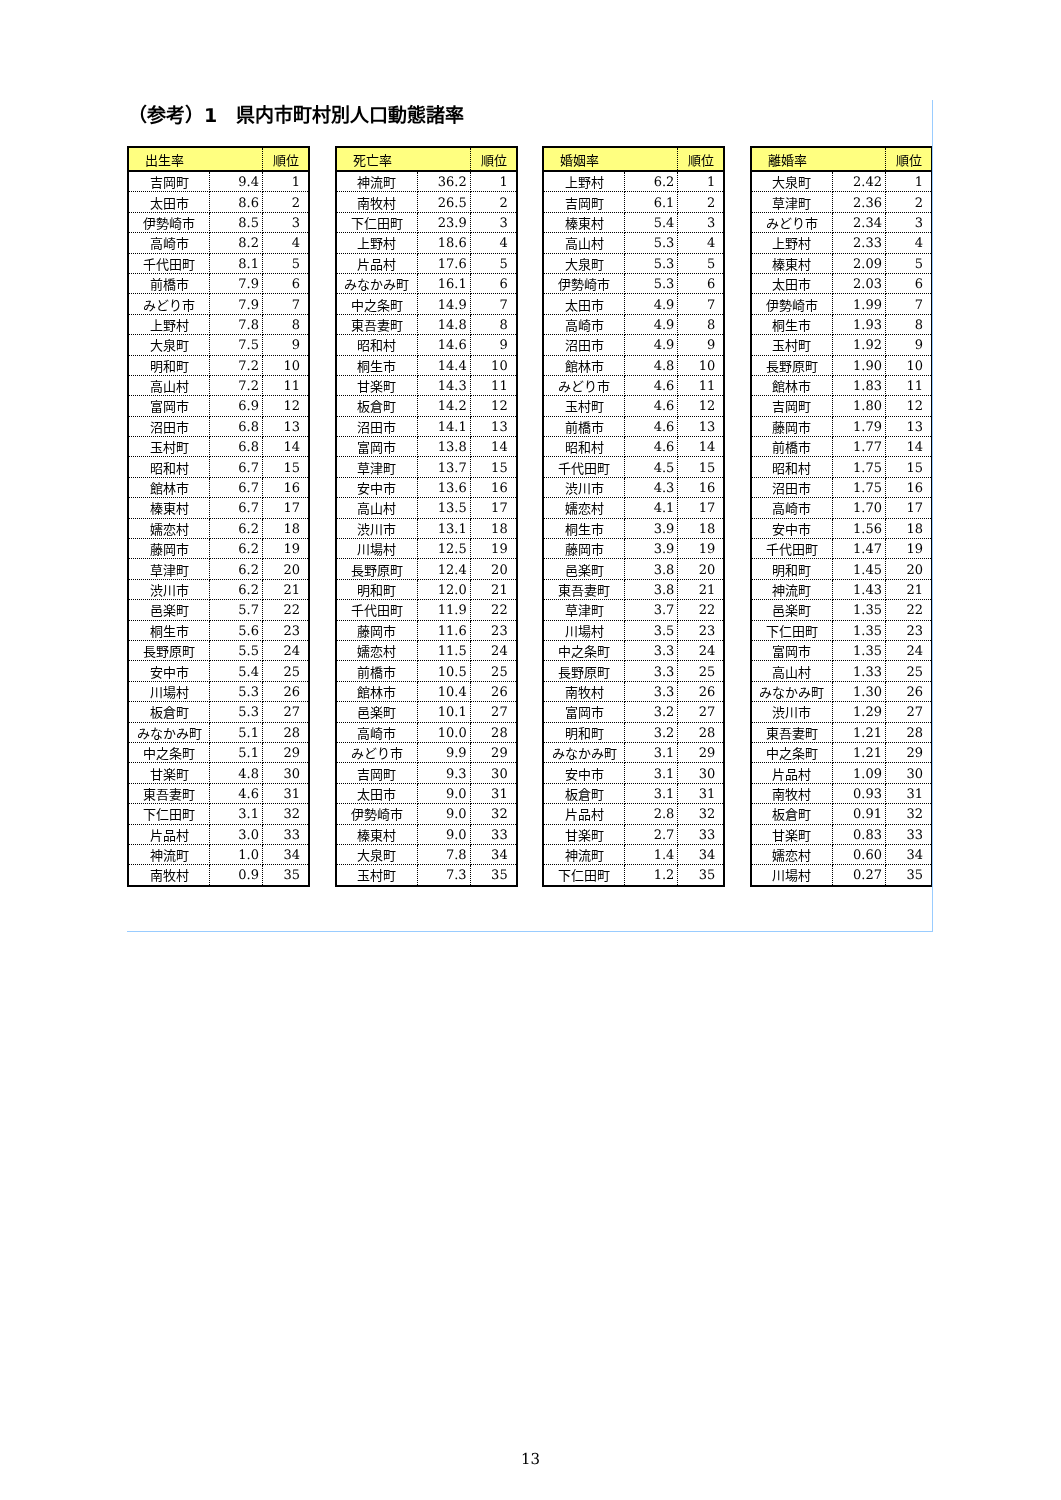（参考）1　県内市町村別人口動態諸率
| 出生率 | | 順位 |
| --- | --- | --- |
| 吉岡町 | 9.4 | 1 |
| 太田市 | 8.6 | 2 |
| 伊勢崎市 | 8.5 | 3 |
| 高崎市 | 8.2 | 4 |
| 千代田町 | 8.1 | 5 |
| 前橋市 | 7.9 | 6 |
| みどり市 | 7.9 | 7 |
| 上野村 | 7.8 | 8 |
| 大泉町 | 7.5 | 9 |
| 明和町 | 7.2 | 10 |
| 高山村 | 7.2 | 11 |
| 富岡市 | 6.9 | 12 |
| 沼田市 | 6.8 | 13 |
| 玉村町 | 6.8 | 14 |
| 昭和村 | 6.7 | 15 |
| 館林市 | 6.7 | 16 |
| 榛東村 | 6.7 | 17 |
| 嬬恋村 | 6.2 | 18 |
| 藤岡市 | 6.2 | 19 |
| 草津町 | 6.2 | 20 |
| 渋川市 | 6.2 | 21 |
| 邑楽町 | 5.7 | 22 |
| 桐生市 | 5.6 | 23 |
| 長野原町 | 5.5 | 24 |
| 安中市 | 5.4 | 25 |
| 川場村 | 5.3 | 26 |
| 板倉町 | 5.3 | 27 |
| みなかみ町 | 5.1 | 28 |
| 中之条町 | 5.1 | 29 |
| 甘楽町 | 4.8 | 30 |
| 東吾妻町 | 4.6 | 31 |
| 下仁田町 | 3.1 | 32 |
| 片品村 | 3.0 | 33 |
| 神流町 | 1.0 | 34 |
| 南牧村 | 0.9 | 35 |
| 死亡率 | | 順位 |
| --- | --- | --- |
| 神流町 | 36.2 | 1 |
| 南牧村 | 26.5 | 2 |
| 下仁田町 | 23.9 | 3 |
| 上野村 | 18.6 | 4 |
| 片品村 | 17.6 | 5 |
| みなかみ町 | 16.1 | 6 |
| 中之条町 | 14.9 | 7 |
| 東吾妻町 | 14.8 | 8 |
| 昭和村 | 14.6 | 9 |
| 桐生市 | 14.4 | 10 |
| 甘楽町 | 14.3 | 11 |
| 板倉町 | 14.2 | 12 |
| 沼田市 | 14.1 | 13 |
| 富岡市 | 13.8 | 14 |
| 草津町 | 13.7 | 15 |
| 安中市 | 13.6 | 16 |
| 高山村 | 13.5 | 17 |
| 渋川市 | 13.1 | 18 |
| 川場村 | 12.5 | 19 |
| 長野原町 | 12.4 | 20 |
| 明和町 | 12.0 | 21 |
| 千代田町 | 11.9 | 22 |
| 藤岡市 | 11.6 | 23 |
| 嬬恋村 | 11.5 | 24 |
| 前橋市 | 10.5 | 25 |
| 館林市 | 10.4 | 26 |
| 邑楽町 | 10.1 | 27 |
| 高崎市 | 10.0 | 28 |
| みどり市 | 9.9 | 29 |
| 吉岡町 | 9.3 | 30 |
| 太田市 | 9.0 | 31 |
| 伊勢崎市 | 9.0 | 32 |
| 榛東村 | 9.0 | 33 |
| 大泉町 | 7.8 | 34 |
| 玉村町 | 7.3 | 35 |
| 婚姻率 | | 順位 |
| --- | --- | --- |
| 上野村 | 6.2 | 1 |
| 吉岡町 | 6.1 | 2 |
| 榛東村 | 5.4 | 3 |
| 高山村 | 5.3 | 4 |
| 大泉町 | 5.3 | 5 |
| 伊勢崎市 | 5.3 | 6 |
| 太田市 | 4.9 | 7 |
| 高崎市 | 4.9 | 8 |
| 沼田市 | 4.9 | 9 |
| 館林市 | 4.8 | 10 |
| みどり市 | 4.6 | 11 |
| 玉村町 | 4.6 | 12 |
| 前橋市 | 4.6 | 13 |
| 昭和村 | 4.6 | 14 |
| 千代田町 | 4.5 | 15 |
| 渋川市 | 4.3 | 16 |
| 嬬恋村 | 4.1 | 17 |
| 桐生市 | 3.9 | 18 |
| 藤岡市 | 3.9 | 19 |
| 邑楽町 | 3.8 | 20 |
| 東吾妻町 | 3.8 | 21 |
| 草津町 | 3.7 | 22 |
| 川場村 | 3.5 | 23 |
| 中之条町 | 3.3 | 24 |
| 長野原町 | 3.3 | 25 |
| 南牧村 | 3.3 | 26 |
| 富岡市 | 3.2 | 27 |
| 明和町 | 3.2 | 28 |
| みなかみ町 | 3.1 | 29 |
| 安中市 | 3.1 | 30 |
| 板倉町 | 3.1 | 31 |
| 片品村 | 2.8 | 32 |
| 甘楽町 | 2.7 | 33 |
| 神流町 | 1.4 | 34 |
| 下仁田町 | 1.2 | 35 |
| 離婚率 | | 順位 |
| --- | --- | --- |
| 大泉町 | 2.42 | 1 |
| 草津町 | 2.36 | 2 |
| みどり市 | 2.34 | 3 |
| 上野村 | 2.33 | 4 |
| 榛東村 | 2.09 | 5 |
| 太田市 | 2.03 | 6 |
| 伊勢崎市 | 1.99 | 7 |
| 桐生市 | 1.93 | 8 |
| 玉村町 | 1.92 | 9 |
| 長野原町 | 1.90 | 10 |
| 館林市 | 1.83 | 11 |
| 吉岡町 | 1.80 | 12 |
| 藤岡市 | 1.79 | 13 |
| 前橋市 | 1.77 | 14 |
| 昭和村 | 1.75 | 15 |
| 沼田市 | 1.75 | 16 |
| 高崎市 | 1.70 | 17 |
| 安中市 | 1.56 | 18 |
| 千代田町 | 1.47 | 19 |
| 明和町 | 1.45 | 20 |
| 神流町 | 1.43 | 21 |
| 邑楽町 | 1.35 | 22 |
| 下仁田町 | 1.35 | 23 |
| 富岡市 | 1.35 | 24 |
| 高山村 | 1.33 | 25 |
| みなかみ町 | 1.30 | 26 |
| 渋川市 | 1.29 | 27 |
| 東吾妻町 | 1.21 | 28 |
| 中之条町 | 1.21 | 29 |
| 片品村 | 1.09 | 30 |
| 南牧村 | 0.93 | 31 |
| 板倉町 | 0.91 | 32 |
| 甘楽町 | 0.83 | 33 |
| 嬬恋村 | 0.60 | 34 |
| 川場村 | 0.27 | 35 |
13